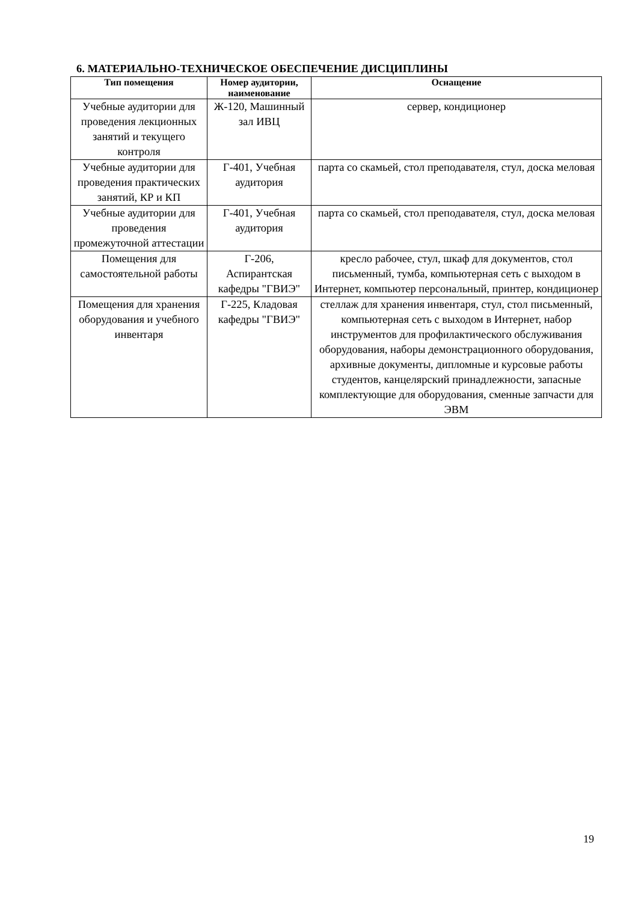6. МАТЕРИАЛЬНО-ТЕХНИЧЕСКОЕ ОБЕСПЕЧЕНИЕ ДИСЦИПЛИНЫ
| Тип помещения | Номер аудитории, наименование | Оснащение |
| --- | --- | --- |
| Учебные аудитории для проведения лекционных занятий и текущего контроля | Ж-120, Машинный зал ИВЦ | сервер, кондиционер |
| Учебные аудитории для проведения практических занятий, КР и КП | Г-401, Учебная аудитория | парта со скамьей, стол преподавателя, стул, доска меловая |
| Учебные аудитории для проведения промежуточной аттестации | Г-401, Учебная аудитория | парта со скамьей, стол преподавателя, стул, доска меловая |
| Помещения для самостоятельной работы | Г-206, Аспирантская кафедры "ГВИЭ" | кресло рабочее, стул, шкаф для документов, стол письменный, тумба, компьютерная сеть с выходом в Интернет, компьютер персональный, принтер, кондиционер |
| Помещения для хранения оборудования и учебного инвентаря | Г-225, Кладовая кафедры "ГВИЭ" | стеллаж для хранения инвентаря, стул, стол письменный, компьютерная сеть с выходом в Интернет, набор инструментов для профилактического обслуживания оборудования, наборы демонстрационного оборудования, архивные документы, дипломные и курсовые работы студентов, канцелярский принадлежности, запасные комплектующие для оборудования, сменные запчасти для ЭВМ |
19